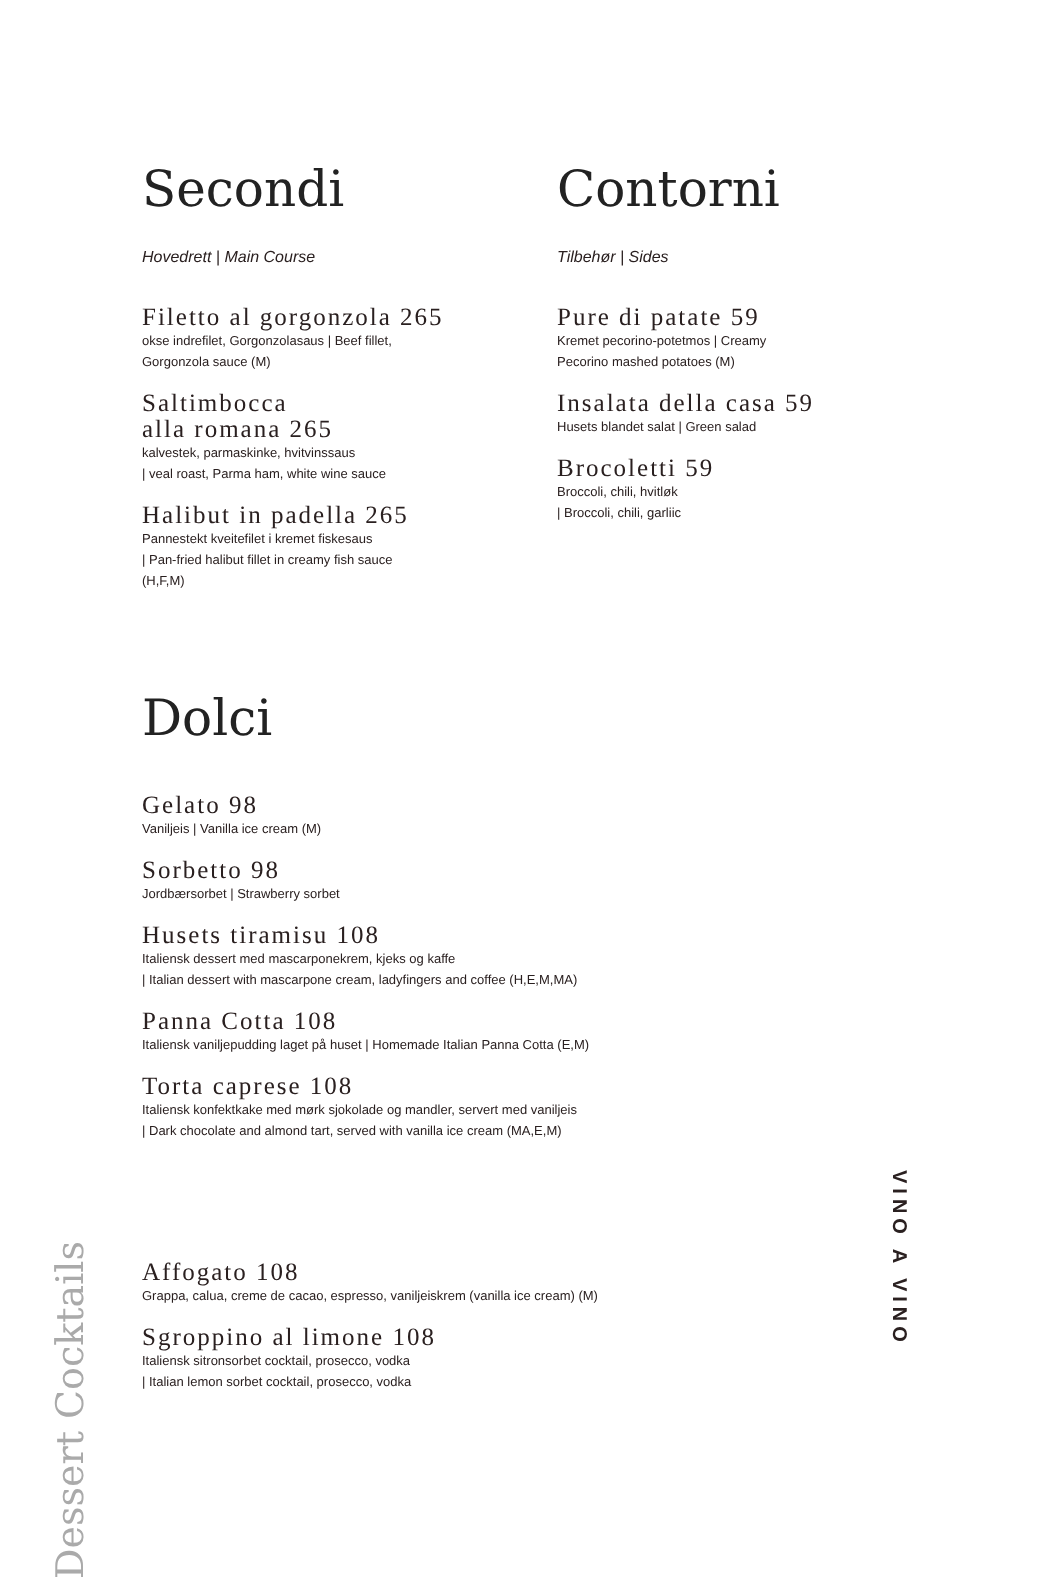Secondi
Hovedrett | Main Course
Filetto al gorgonzola 265
okse indrefilet, Gorgonzolasaus | Beef fillet,
Gorgonzola sauce (M)
Saltimbocca
alla romana 265
kalvestek, parmaskinke, hvitvinssaus
| veal roast, Parma ham, white wine sauce
Halibut in padella 265
Pannestekt kveitefilet i kremet fiskesaus
| Pan-fried halibut fillet in creamy fish sauce
(H,F,M)
Contorni
Tilbehør | Sides
Pure di patate 59
Kremet pecorino-potetmos | Creamy
Pecorino mashed potatoes (M)
Insalata della casa 59
Husets blandet salat | Green salad
Brocoletti 59
Broccoli, chili, hvitløk
| Broccoli, chili, garliic
Dolci
Gelato 98
Vaniljeis | Vanilla ice cream (M)
Sorbetto 98
Jordbærsorbet | Strawberry sorbet
Husets tiramisu 108
Italiensk dessert med mascarponekrem, kjeks og kaffe
| Italian dessert with mascarpone cream, ladyfingers and coffee (H,E,M,MA)
Panna Cotta 108
Italiensk vaniljepudding laget på huset | Homemade Italian Panna Cotta (E,M)
Torta caprese 108
Italiensk konfektkake med mørk sjokolade og mandler, servert med vaniljeis
| Dark chocolate and almond tart, served with vanilla ice cream (MA,E,M)
Dessert Cocktails
Affogato 108
Grappa, calua, creme de cacao, espresso, vaniljeiskrem (vanilla ice cream) (M)
Sgroppino al limone 108
Italiensk sitronsorbet cocktail, prosecco, vodka
| Italian lemon sorbet cocktail, prosecco, vodka
VINO A VINO